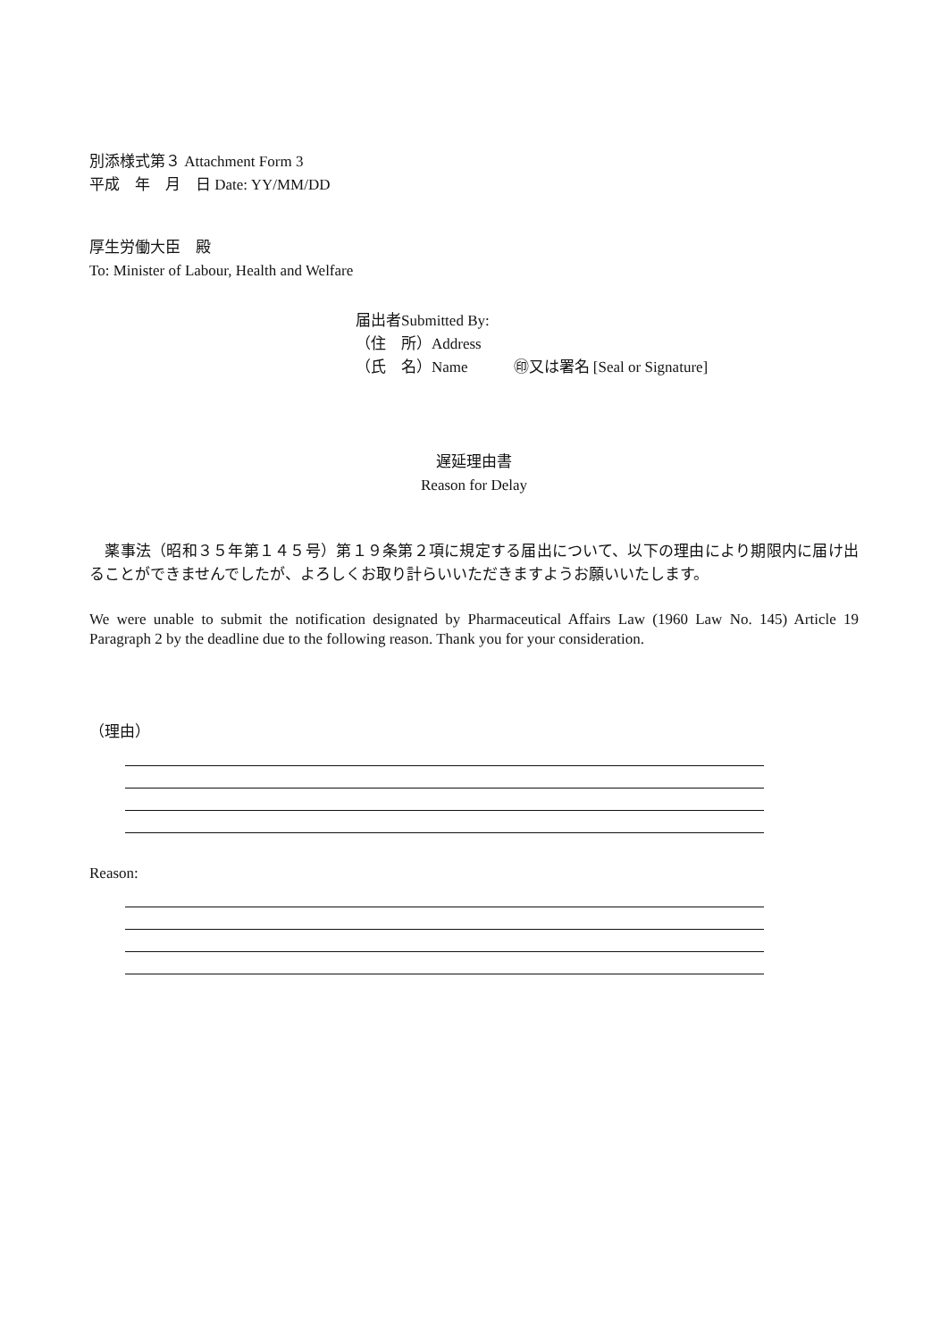別添様式第３ Attachment Form 3
平成　年　月　日 Date: YY/MM/DD
厚生労働大臣　殿
To: Minister of Labour, Health and Welfare
届出者Submitted By:
（住　所）Address
（氏　名）Name　　　㊞又は署名 [Seal or Signature]
遅延理由書
Reason for Delay
　薬事法（昭和３５年第１４５号）第１９条第２項に規定する届出について、以下の理由により期限内に届け出ることができませんでしたが、よろしくお取り計らいいただきますようお願いいたします。
We were unable to submit the notification designated by Pharmaceutical Affairs Law (1960 Law No. 145) Article 19 Paragraph 2 by the deadline due to the following reason. Thank you for your consideration.
（理由）
Reason: